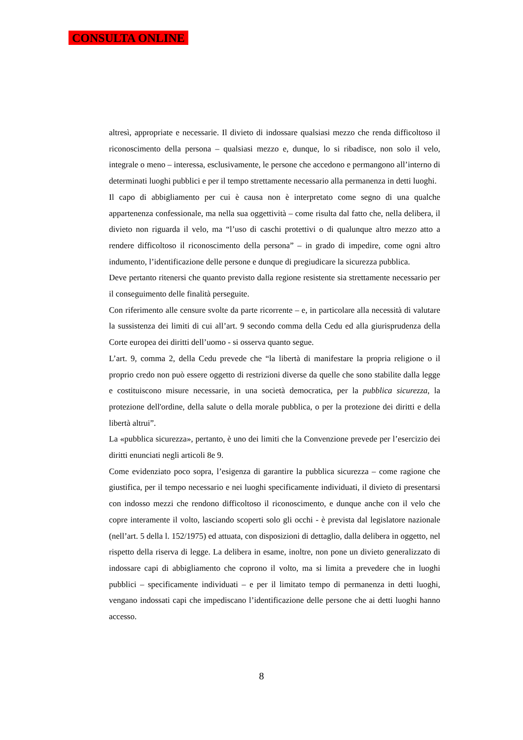CONSULTA ONLINE
altresì, appropriate e necessarie. Il divieto di indossare qualsiasi mezzo che renda difficoltoso il riconoscimento della persona – qualsiasi mezzo e, dunque, lo si ribadisce, non solo il velo, integrale o meno – interessa, esclusivamente, le persone che accedono e permangono all’interno di determinati luoghi pubblici e per il tempo strettamente necessario alla permanenza in detti luoghi.
Il capo di abbigliamento per cui è causa non è interpretato come segno di una qualche appartenenza confessionale, ma nella sua oggettività – come risulta dal fatto che, nella delibera, il divieto non riguarda il velo, ma “l’uso di caschi protettivi o di qualunque altro mezzo atto a rendere difficoltoso il riconoscimento della persona” – in grado di impedire, come ogni altro indumento, l’identificazione delle persone e dunque di pregiudicare la sicurezza pubblica.
Deve pertanto ritenersi che quanto previsto dalla regione resistente sia strettamente necessario per il conseguimento delle finalità perseguite.
Con riferimento alle censure svolte da parte ricorrente – e, in particolare alla necessità di valutare la sussistenza dei limiti di cui all’art. 9 secondo comma della Cedu ed alla giurisprudenza della Corte europea dei diritti dell’uomo - si osserva quanto segue.
L’art. 9, comma 2, della Cedu prevede che “la libertà di manifestare la propria religione o il proprio credo non può essere oggetto di restrizioni diverse da quelle che sono stabilite dalla legge e costituiscono misure necessarie, in una società democratica, per la pubblica sicurezza, la protezione dell'ordine, della salute o della morale pubblica, o per la protezione dei diritti e della libertà altrui”.
La «pubblica sicurezza», pertanto, è uno dei limiti che la Convenzione prevede per l’esercizio dei diritti enunciati negli articoli 8e 9.
Come evidenziato poco sopra, l’esigenza di garantire la pubblica sicurezza – come ragione che giustifica, per il tempo necessario e nei luoghi specificamente individuati, il divieto di presentarsi con indosso mezzi che rendono difficoltoso il riconoscimento, e dunque anche con il velo che copre interamente il volto, lasciando scoperti solo gli occhi - è prevista dal legislatore nazionale (nell’art. 5 della l. 152/1975) ed attuata, con disposizioni di dettaglio, dalla delibera in oggetto, nel rispetto della riserva di legge. La delibera in esame, inoltre, non pone un divieto generalizzato di indossare capi di abbigliamento che coprono il volto, ma si limita a prevedere che in luoghi pubblici – specificamente individuati – e per il limitato tempo di permanenza in detti luoghi, vengano indossati capi che impediscano l’identificazione delle persone che ai detti luoghi hanno accesso.
8